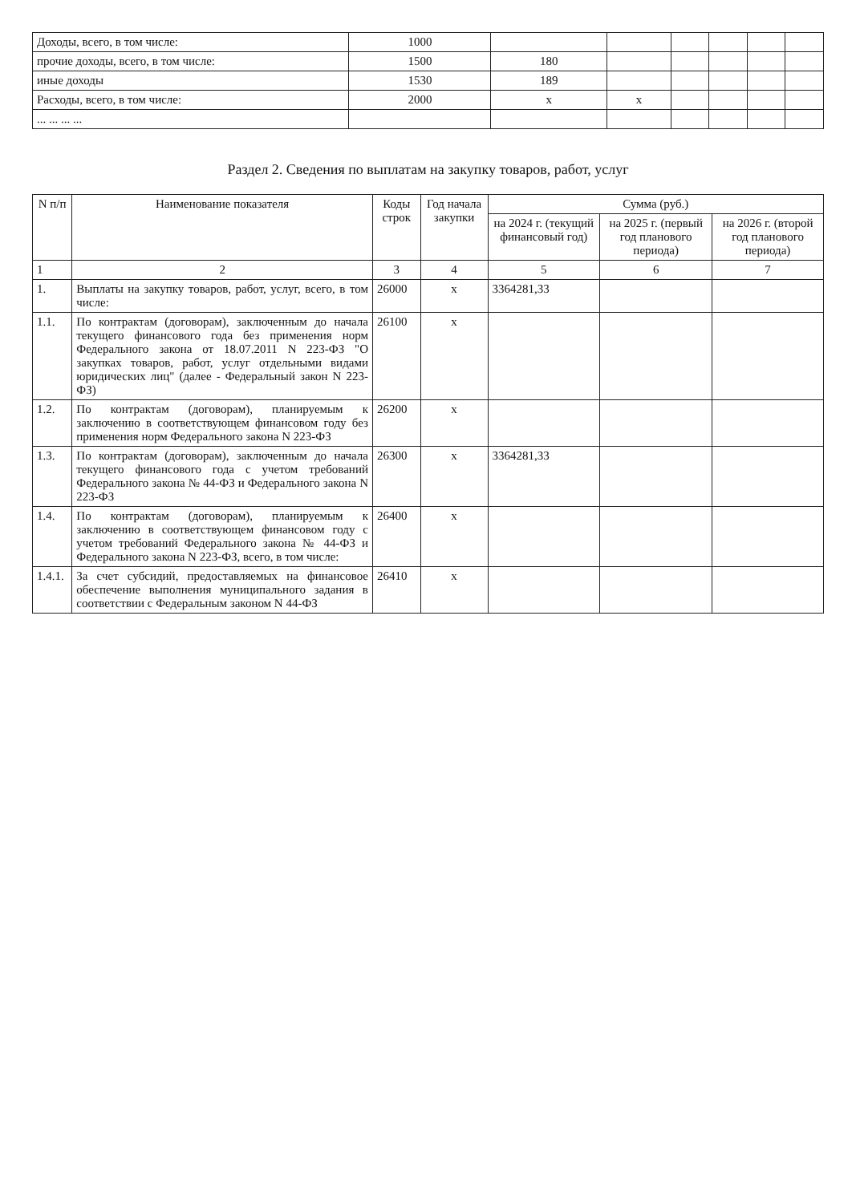| Доходы, всего, в том числе: | 1000 | | | | | | |
| прочие доходы, всего, в том числе: | 1500 | 180 | | | | | |
| иные доходы | 1530 | 189 | | | | | |
| Расходы, всего, в том числе: | 2000 | x | x | | | | |
| ... ... ... ... | | | | | | | |
Раздел 2. Сведения по выплатам на закупку товаров, работ, услуг
| N п/п | Наименование показателя | Коды строк | Год начала закупки | Сумма (руб.) | | |
| --- | --- | --- | --- | --- | --- | --- |
| | | | | на 2024 г. (текущий финансовый год) | на 2025 г. (первый год планового периода) | на 2026 г. (второй год планового периода) |
| 1 | 2 | 3 | 4 | 5 | 6 | 7 |
| 1. | Выплаты на закупку товаров, работ, услуг, всего, в том числе: | 26000 | x | 3364281,33 | | |
| 1.1. | По контрактам (договорам), заключенным до начала текущего финансового года без применения норм Федерального закона от 18.07.2011 N 223-ФЗ "О закупках товаров, работ, услуг отдельными видами юридических лиц" (далее - Федеральный закон N 223-ФЗ) | 26100 | x | | | |
| 1.2. | По контрактам (договорам), планируемым к заключению в соответствующем финансовом году без применения норм Федерального закона N 223-ФЗ | 26200 | x | | | |
| 1.3. | По контрактам (договорам), заключенным до начала текущего финансового года с учетом требований Федерального закона № 44-ФЗ и Федерального закона N 223-ФЗ | 26300 | x | 3364281,33 | | |
| 1.4. | По контрактам (договорам), планируемым к заключению в соответствующем финансовом году с учетом требований Федерального закона № 44-ФЗ и Федерального закона N 223-ФЗ, всего, в том числе: | 26400 | x | | | |
| 1.4.1. | За счет субсидий, предоставляемых на финансовое обеспечение выполнения муниципального задания в соответствии с Федеральным законом N 44-ФЗ | 26410 | x | | | |